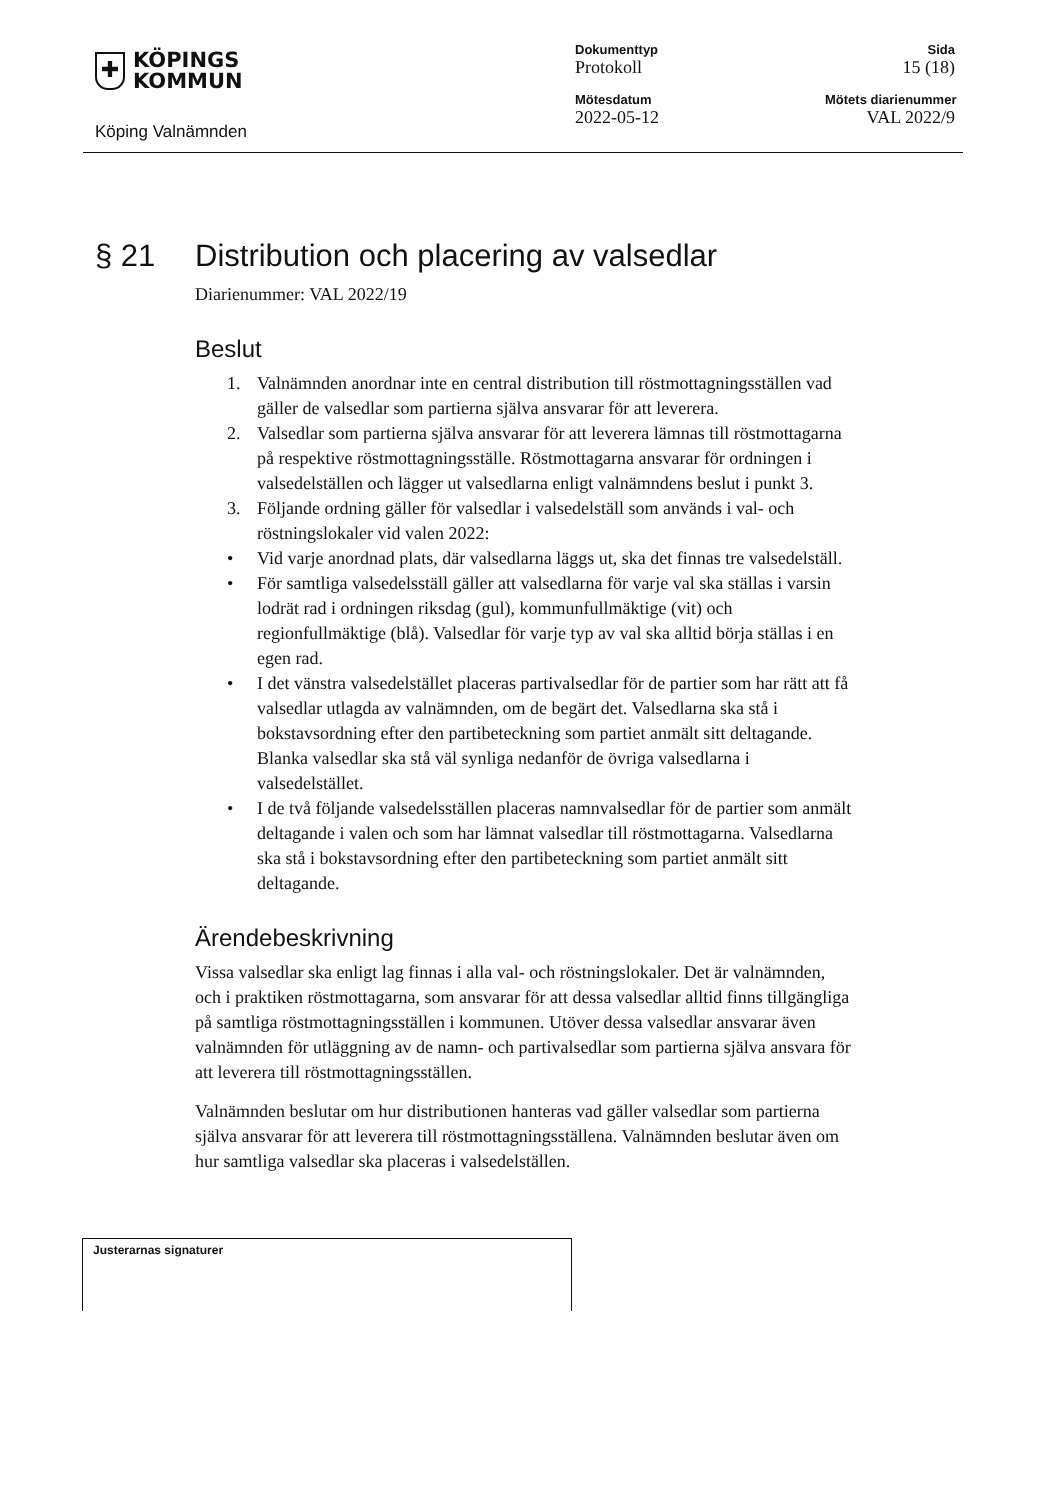✚
KÖPINGS
KOMMUN
Köping Valnämnden
Dokumenttyp
Protokoll
Mötesdatum
2022-05-12
Sida
15 (18)
Mötets diarienummer
VAL 2022/9
§ 21 Distribution och placering av valsedlar
Diarienummer: VAL 2022/19
Beslut
1. Valnämnden anordnar inte en central distribution till röstmottagningsställen vad gäller de valsedlar som partierna själva ansvarar för att leverera.
2. Valsedlar som partierna själva ansvarar för att leverera lämnas till röstmottagarna på respektive röstmottagningsställe. Röstmottagarna ansvarar för ordningen i valsedelställen och lägger ut valsedlarna enligt valnämndens beslut i punkt 3.
3. Följande ordning gäller för valsedlar i valsedelställ som används i val- och röstningslokaler vid valen 2022:
• Vid varje anordnad plats, där valsedlarna läggs ut, ska det finnas tre valsedelställ.
• För samtliga valsedelsställ gäller att valsedlarna för varje val ska ställas i varsin lodrät rad i ordningen riksdag (gul), kommunfullmäktige (vit) och regionfullmäktige (blå). Valsedlar för varje typ av val ska alltid börja ställas i en egen rad.
• I det vänstra valsedelstället placeras partivalsedlar för de partier som har rätt att få valsedlar utlagda av valnämnden, om de begärt det. Valsedlarna ska stå i bokstavsordning efter den partibeteckning som partiet anmält sitt deltagande. Blanka valsedlar ska stå väl synliga nedanför de övriga valsedlarna i valsedelstället.
• I de två följande valsedelsställen placeras namnvalsedlar för de partier som anmält deltagande i valen och som har lämnat valsedlar till röstmottagarna. Valsedlarna ska stå i bokstavsordning efter den partibeteckning som partiet anmält sitt deltagande.
Ärendebeskrivning
Vissa valsedlar ska enligt lag finnas i alla val- och röstningslokaler. Det är valnämnden, och i praktiken röstmottagarna, som ansvarar för att dessa valsedlar alltid finns tillgängliga på samtliga röstmottagningsställen i kommunen. Utöver dessa valsedlar ansvarar även valnämnden för utläggning av de namn- och partivalsedlar som partierna själva ansvara för att leverera till röstmottagningsställen.
Valnämnden beslutar om hur distributionen hanteras vad gäller valsedlar som partierna själva ansvarar för att leverera till röstmottagningsställena. Valnämnden beslutar även om hur samtliga valsedlar ska placeras i valsedelställen.
Justerarnas signaturer